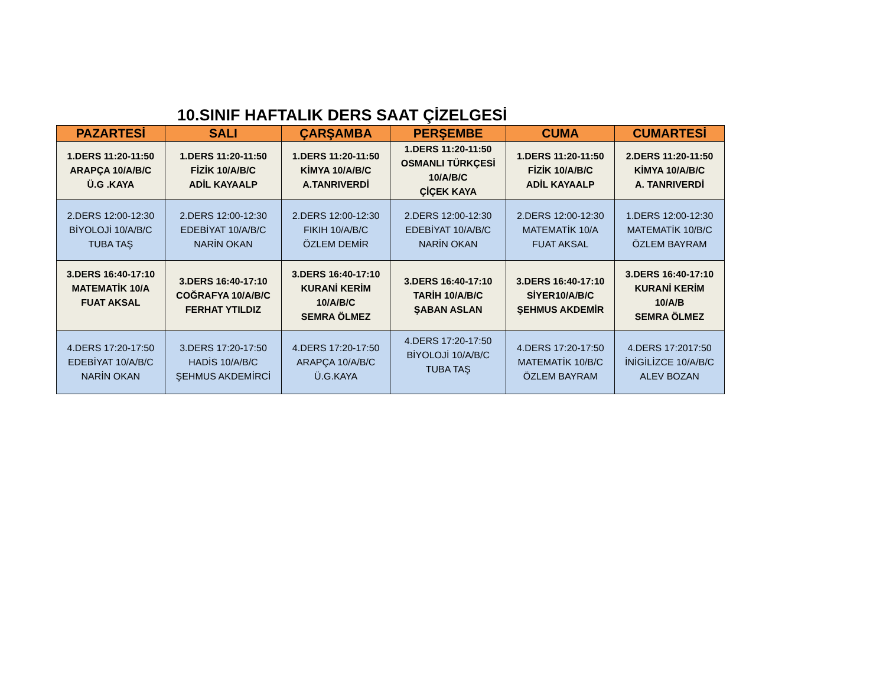10.SINIF HAFTALIK DERS SAAT ÇİZELGESİ
| PAZARTESİ | SALI | ÇARŞAMBA | PERŞEMBE | CUMA | CUMARTESİ |
| --- | --- | --- | --- | --- | --- |
| 1.DERS 11:20-11:50 ARAPÇA 10/A/B/C Ü.G .KAYA | 1.DERS 11:20-11:50 FİZİK 10/A/B/C ADİL KAYAALP | 1.DERS 11:20-11:50 KİMYA 10/A/B/C A.TANRIVERDİ | 1.DERS 11:20-11:50 OSMANLI TÜRKÇESİ 10/A/B/C ÇİÇEK KAYA | 1.DERS 11:20-11:50 FİZİK 10/A/B/C ADİL KAYAALP | 2.DERS 11:20-11:50 KİMYA 10/A/B/C A. TANRIVERDİ |
| 2.DERS 12:00-12:30 BİYOLOJİ 10/A/B/C TUBA TAŞ | 2.DERS 12:00-12:30 EDEBİYAT 10/A/B/C NARİN OKAN | 2.DERS 12:00-12:30 FIKIH 10/A/B/C ÖZLEM DEMİR | 2.DERS 12:00-12:30 EDEBİYAT 10/A/B/C NARİN OKAN | 2.DERS 12:00-12:30 MATEMATİK 10/A FUAT AKSAL | 1.DERS 12:00-12:30 MATEMATİK 10/B/C ÖZLEM BAYRAM |
| 3.DERS 16:40-17:10 MATEMATİK 10/A FUAT AKSAL | 3.DERS 16:40-17:10 COĞRAFYA 10/A/B/C FERHAT YTILDIZ | 3.DERS 16:40-17:10 KURANİ KERİM 10/A/B/C SEMRA ÖLMEZ | 3.DERS 16:40-17:10 TARİH 10/A/B/C ŞABAN ASLAN | 3.DERS 16:40-17:10 SİYER10/A/B/C ŞEHMUS AKDEMİR | 3.DERS 16:40-17:10 KURANİ KERİM 10/A/B SEMRA ÖLMEZ |
| 4.DERS 17:20-17:50 EDEBİYAT 10/A/B/C NARİN OKAN | 3.DERS 17:20-17:50 HADİS 10/A/B/C ŞEHMUS AKDEMİRCİ | 4.DERS 17:20-17:50 ARAPÇA 10/A/B/C Ü.G.KAYA | 4.DERS 17:20-17:50 BİYOLOJİ 10/A/B/C TUBA TAŞ | 4.DERS 17:20-17:50 MATEMATİK 10/B/C ÖZLEM BAYRAM | 4.DERS 17:2017:50 İNİGİLİZCE 10/A/B/C ALEV BOZAN |